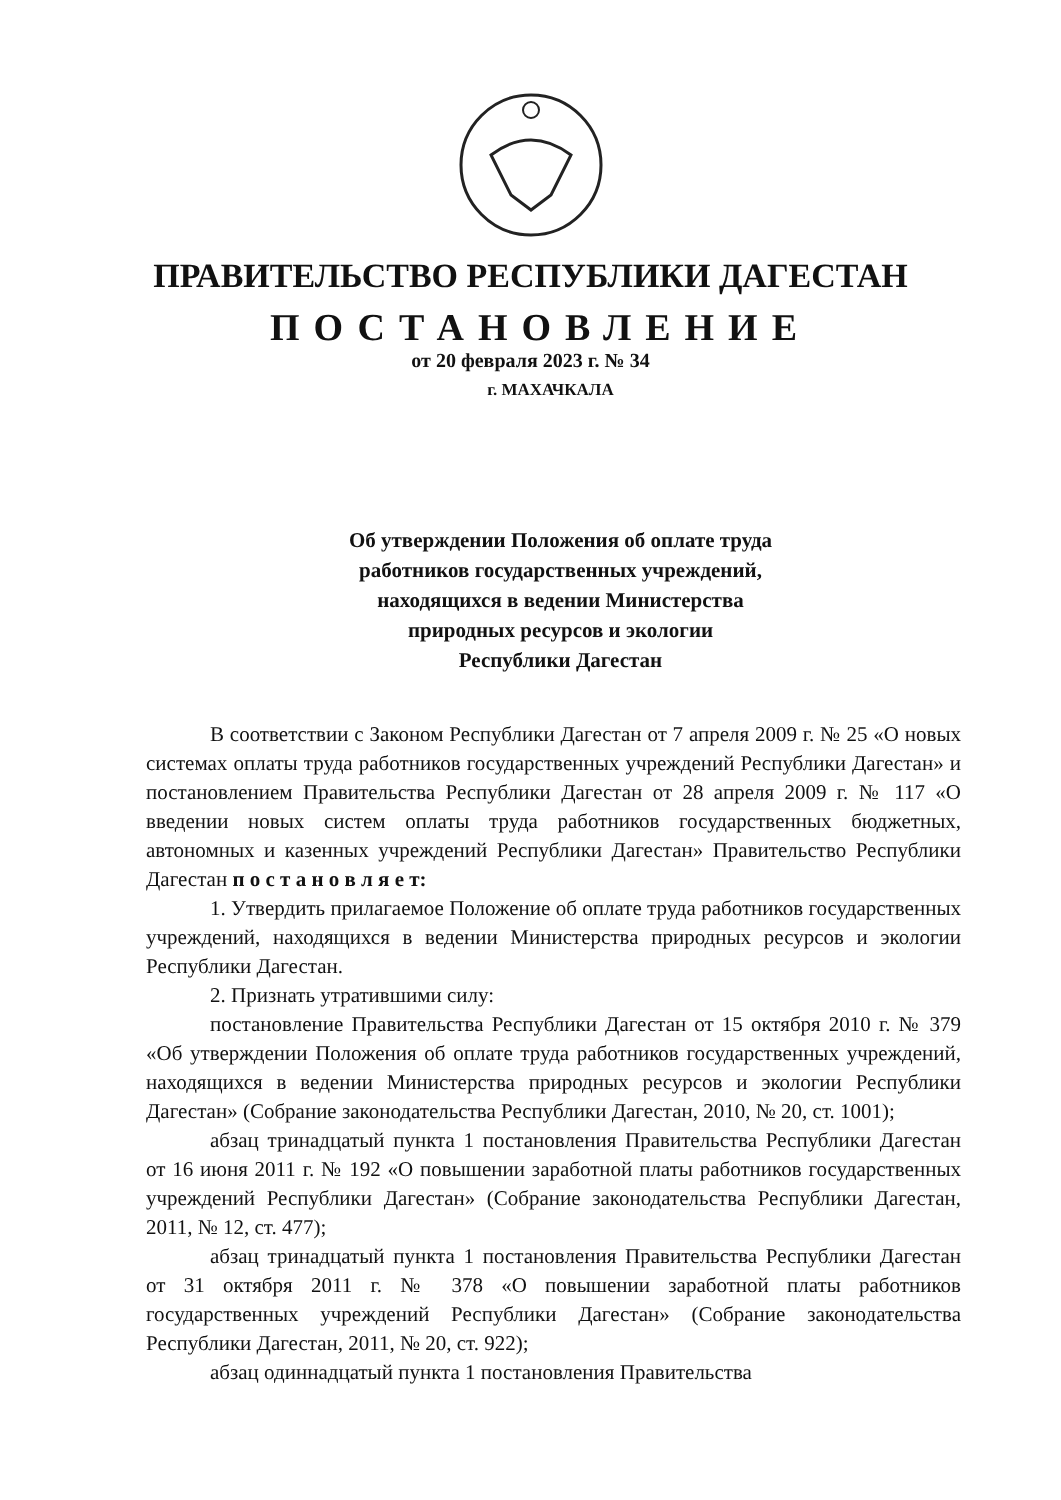ПРАВИТЕЛЬСТВО РЕСПУБЛИКИ ДАГЕСТАН
ПОСТАНОВЛЕНИЕ
от 20 февраля 2023 г. № 34
г. МАХАЧКАЛА
Об утверждении Положения об оплате труда
работников государственных учреждений,
находящихся в ведении Министерства
природных ресурсов и экологии
Республики Дагестан
В соответствии с Законом Республики Дагестан от 7 апреля 2009 г. № 25 «О новых системах оплаты труда работников государственных учреждений Республики Дагестан» и постановлением Правительства Республики Дагестан от 28 апреля 2009 г. № 117 «О введении новых систем оплаты труда работников государственных бюджетных, автономных и казенных учреждений Республики Дагестан» Правительство Республики Дагестан п о с т а н о в л я е т:
1. Утвердить прилагаемое Положение об оплате труда работников государственных учреждений, находящихся в ведении Министерства природных ресурсов и экологии Республики Дагестан.
2. Признать утратившими силу:
постановление Правительства Республики Дагестан от 15 октября 2010 г. № 379 «Об утверждении Положения об оплате труда работников государственных учреждений, находящихся в ведении Министерства природных ресурсов и экологии Республики Дагестан» (Собрание законодательства Республики Дагестан, 2010, № 20, ст. 1001);
абзац тринадцатый пункта 1 постановления Правительства Республики Дагестан от 16 июня 2011 г. № 192 «О повышении заработной платы работников государственных учреждений Республики Дагестан» (Собрание законодательства Республики Дагестан, 2011, № 12, ст. 477);
абзац тринадцатый пункта 1 постановления Правительства Республики Дагестан от 31 октября 2011 г. № 378 «О повышении заработной платы работников государственных учреждений Республики Дагестан» (Собрание законодательства Республики Дагестан, 2011, № 20, ст. 922);
абзац одиннадцатый пункта 1 постановления Правительства